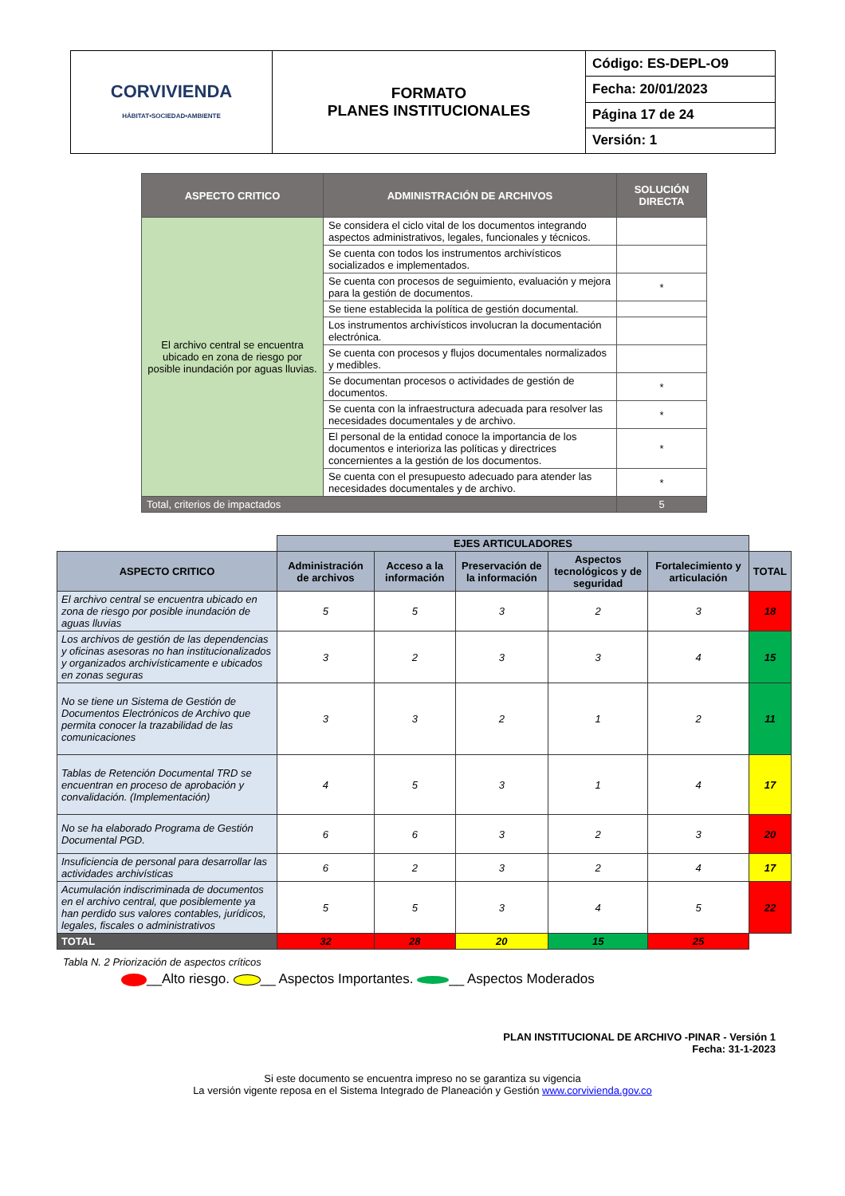| CORVIVIENDA HÁBITAT•SOCIEDAD•AMBIENTE | FORMATO PLANES INSTITUCIONALES | Código: ES-DEPL-O9 |
| | | Fecha: 20/01/2023 |
| | | Página 17 de 24 |
| | | Versión: 1 |
| ASPECTO CRITICO | ADMINISTRACIÓN DE ARCHIVOS | SOLUCIÓN DIRECTA |
| --- | --- | --- |
| El archivo central se encuentra ubicado en zona de riesgo por posible inundación por aguas lluvias. | Se considera el ciclo vital de los documentos integrando aspectos administrativos, legales, funcionales y técnicos. | |
| | Se cuenta con todos los instrumentos archivísticos socializados e implementados. | |
| | Se cuenta con procesos de seguimiento, evaluación y mejora para la gestión de documentos. | * |
| | Se tiene establecida la política de gestión documental. | |
| | Los instrumentos archivísticos involucran la documentación electrónica. | |
| | Se cuenta con procesos y flujos documentales normalizados y medibles. | |
| | Se documentan procesos o actividades de gestión de documentos. | * |
| | Se cuenta con la infraestructura adecuada para resolver las necesidades documentales y de archivo. | * |
| | El personal de la entidad conoce la importancia de los documentos e interioriza las políticas y directrices concernientes a la gestión de los documentos. | * |
| | Se cuenta con el presupuesto adecuado para atender las necesidades documentales y de archivo. | * |
| Total, criterios de impactados | | 5 |
| | EJES ARTICULADORES | | | | | |
| ASPECTO CRITICO | Administración de archivos | Acceso a la información | Preservación de la información | Aspectos tecnológicos y de seguridad | Fortalecimiento y articulación | TOTAL |
| El archivo central se encuentra ubicado en zona de riesgo por posible inundación de aguas lluvias | 5 | 5 | 3 | 2 | 3 | 18 |
| Los archivos de gestión de las dependencias y oficinas asesoras no han institucionalizados y organizados archivísticamente e ubicados en zonas seguras | 3 | 2 | 3 | 3 | 4 | 15 |
| No se tiene un Sistema de Gestión de Documentos Electrónicos de Archivo que permita conocer la trazabilidad de las comunicaciones | 3 | 3 | 2 | 1 | 2 | 11 |
| Tablas de Retención Documental TRD se encuentran en proceso de aprobación y convalidación. (Implementación) | 4 | 5 | 3 | 1 | 4 | 17 |
| No se ha elaborado Programa de Gestión Documental PGD. | 6 | 6 | 3 | 2 | 3 | 20 |
| Insuficiencia de personal para desarrollar las actividades archivísticas | 6 | 2 | 3 | 2 | 4 | 17 |
| Acumulación indiscriminada de documentos en el archivo central, que posiblemente ya han perdido sus valores contables, jurídicos, legales, fiscales o administrativos | 5 | 5 | 3 | 4 | 5 | 22 |
| TOTAL | 32 | 28 | 20 | 15 | 25 | |
Tabla N. 2 Priorización de aspectos críticos
__Alto riesgo. __ Aspectos Importantes. __ Aspectos Moderados
PLAN INSTITUCIONAL DE ARCHIVO -PINAR - Versión 1
Fecha: 31-1-2023
Si este documento se encuentra impreso no se garantiza su vigencia
La versión vigente reposa en el Sistema Integrado de Planeación y Gestión www.corvivienda.gov.co